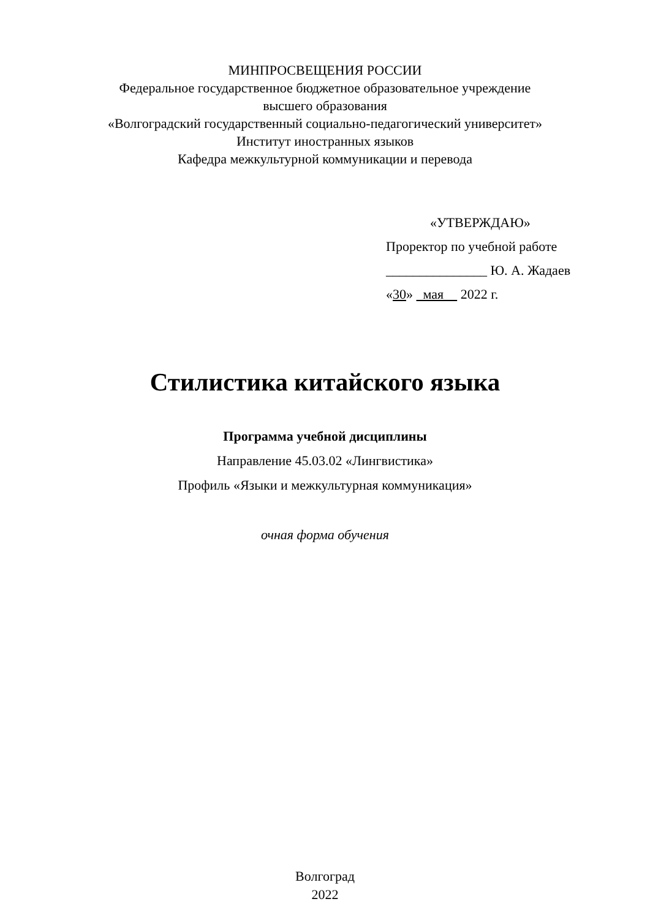МИНПРОСВЕЩЕНИЯ РОССИИ
Федеральное государственное бюджетное образовательное учреждение
высшего образования
«Волгоградский государственный социально-педагогический университет»
Институт иностранных языков
Кафедра межкультурной коммуникации и перевода
«УТВЕРЖДАЮ»
Проректор по учебной работе
_______________ Ю. А. Жадаев
«30» мая 2022 г.
Стилистика китайского языка
Программа учебной дисциплины
Направление 45.03.02 «Лингвистика»
Профиль «Языки и межкультурная коммуникация»
очная форма обучения
Волгоград
2022